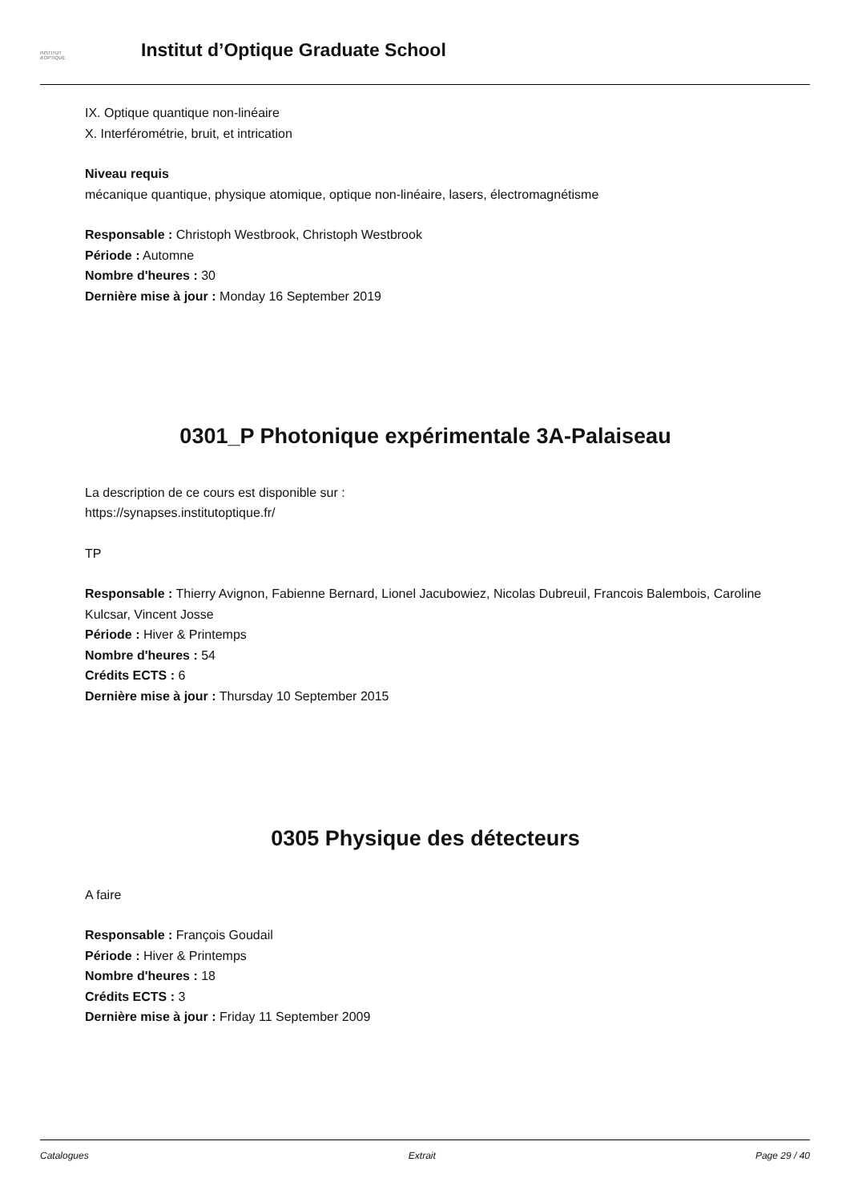INSTITUT
d'OPTIQUE
Institut d’Optique Graduate School
IX. Optique quantique non-linéaire
X. Interférométrie, bruit, et intrication
Niveau requis
mécanique quantique, physique atomique, optique non-linéaire, lasers, électromagnétisme
Responsable : Christoph Westbrook, Christoph Westbrook
Période : Automne
Nombre d'heures : 30
Dernière mise à jour : Monday 16 September 2019
0301_P Photonique expérimentale 3A-Palaiseau
La description de ce cours est disponible sur :
https://synapses.institutoptique.fr/
TP
Responsable : Thierry Avignon, Fabienne Bernard, Lionel Jacubowiez, Nicolas Dubreuil, Francois Balembois, Caroline Kulcsar, Vincent Josse
Période : Hiver & Printemps
Nombre d'heures : 54
Crédits ECTS : 6
Dernière mise à jour : Thursday 10 September 2015
0305 Physique des détecteurs
A faire
Responsable : François Goudail
Période : Hiver & Printemps
Nombre d'heures : 18
Crédits ECTS : 3
Dernière mise à jour : Friday 11 September 2009
Catalogues Extrait Page 29 / 40